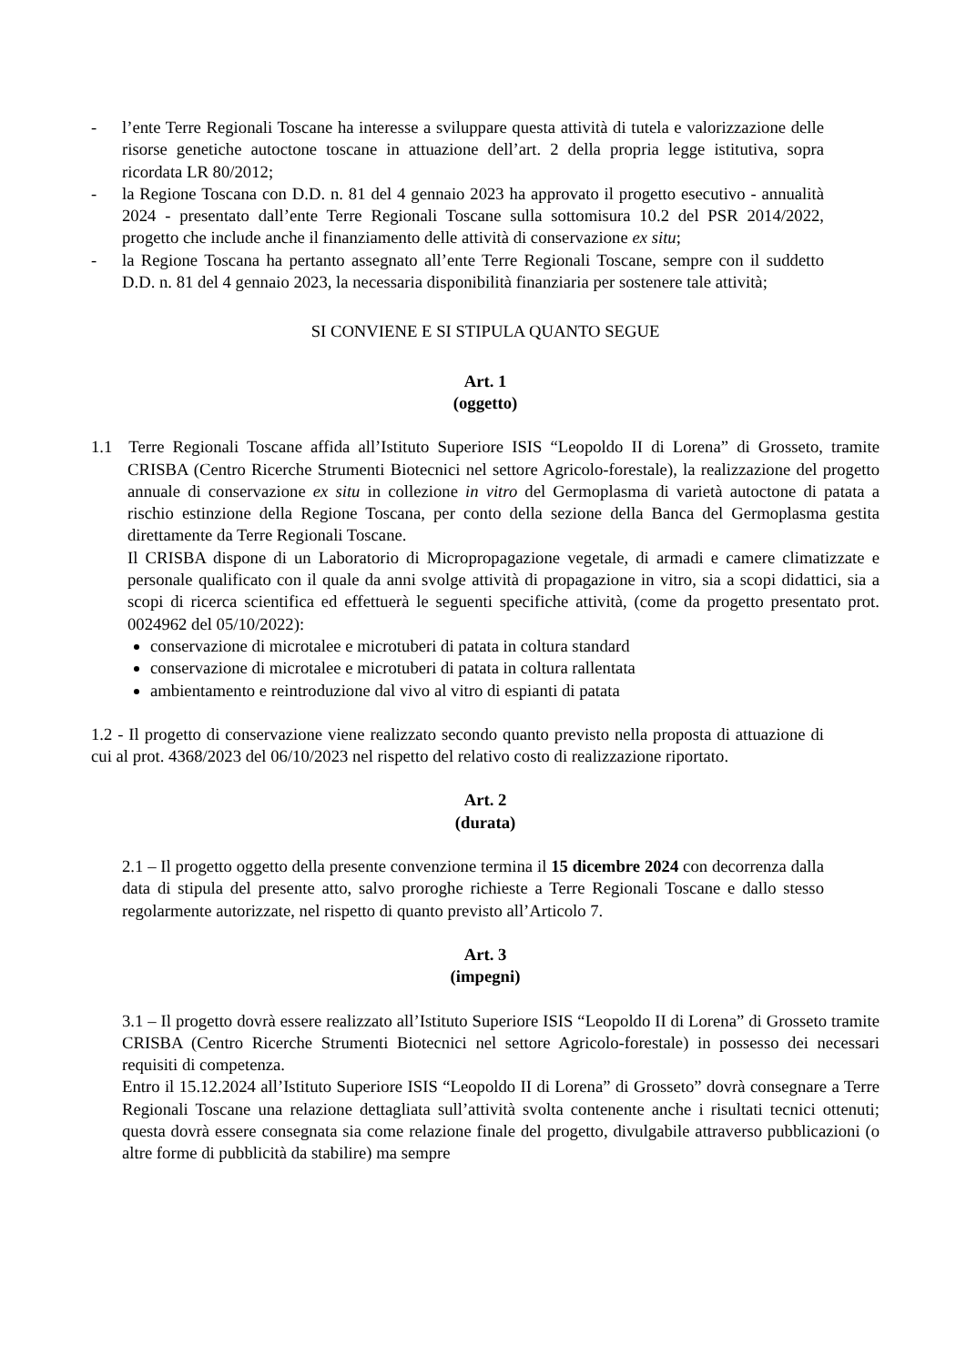- l’ente Terre Regionali Toscane ha interesse a sviluppare questa attività di tutela e valorizzazione delle risorse genetiche autoctone toscane in attuazione dell’art. 2 della propria legge istitutiva, sopra ricordata LR 80/2012;
- la Regione Toscana con D.D. n. 81 del 4 gennaio 2023 ha approvato il progetto esecutivo - annualità 2024 - presentato dall’ente Terre Regionali Toscane sulla sottomisura 10.2 del PSR 2014/2022, progetto che include anche il finanziamento delle attività di conservazione ex situ;
- la Regione Toscana ha pertanto assegnato all’ente Terre Regionali Toscane, sempre con il suddetto D.D. n. 81 del 4 gennaio 2023, la necessaria disponibilità finanziaria per sostenere tale attività;
SI CONVIENE E SI STIPULA QUANTO SEGUE
Art. 1
(oggetto)
1.1 Terre Regionali Toscane affida all’Istituto Superiore ISIS “Leopoldo II di Lorena” di Grosseto, tramite CRISBA (Centro Ricerche Strumenti Biotecnici nel settore Agricolo-forestale), la realizzazione del progetto annuale di conservazione ex situ in collezione in vitro del Germoplasma di varietà autoctone di patata a rischio estinzione della Regione Toscana, per conto della sezione della Banca del Germoplasma gestita direttamente da Terre Regionali Toscane.
Il CRISBA dispone di un Laboratorio di Micropropagazione vegetale, di armadi e camere climatizzate e personale qualificato con il quale da anni svolge attività di propagazione in vitro, sia a scopi didattici, sia a scopi di ricerca scientifica ed effettuerà le seguenti specifiche attività, (come da progetto presentato prot. 0024962 del 05/10/2022):
conservazione di microtalee e microtuberi di patata in coltura standard
conservazione di microtalee e microtuberi di patata in coltura rallentata
ambientamento e reintroduzione dal vivo al vitro di espianti di patata
1.2 - Il progetto di conservazione viene realizzato secondo quanto previsto nella proposta di attuazione di cui al prot. 4368/2023 del 06/10/2023 nel rispetto del relativo costo di realizzazione riportato.
Art. 2
(durata)
2.1 – Il progetto oggetto della presente convenzione termina il 15 dicembre 2024 con decorrenza dalla data di stipula del presente atto, salvo proroghe richieste a Terre Regionali Toscane e dallo stesso regolarmente autorizzate, nel rispetto di quanto previsto all’Articolo 7.
Art. 3
(impegni)
3.1 – Il progetto dovrà essere realizzato all’Istituto Superiore ISIS “Leopoldo II di Lorena” di Grosseto tramite CRISBA (Centro Ricerche Strumenti Biotecnici nel settore Agricolo-forestale) in possesso dei necessari requisiti di competenza.
Entro il 15.12.2024 all’Istituto Superiore ISIS “Leopoldo II di Lorena” di Grosseto” dovrà consegnare a Terre Regionali Toscane una relazione dettagliata sull’attività svolta contenente anche i risultati tecnici ottenuti; questa dovrà essere consegnata sia come relazione finale del progetto, divulgabile attraverso pubblicazioni (o altre forme di pubblicità da stabilire) ma sempre